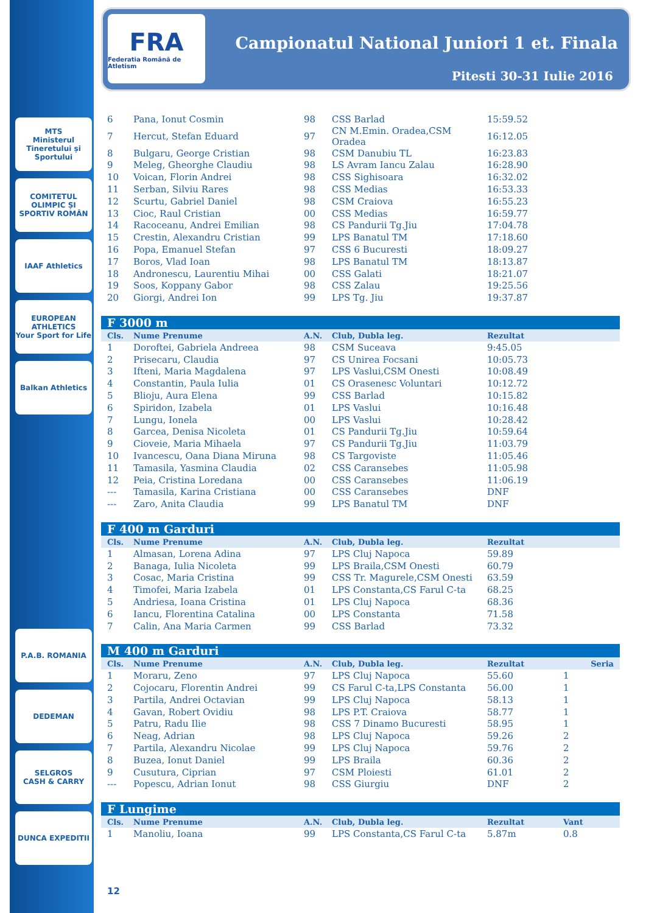MTS
Ministerul Tineretului și Sportului
COMITETUL OLIMPIC ȘI SPORTIV ROMÂN
IAAF Athletics
EUROPEAN ATHLETICS
Your Sport for Life
Balkan Athletics
P.A.B. ROMANIA
DEDEMAN
SELGROS
CASH & CARRY
DUNCA EXPEDITII
FRA
Federatia Română de Atletism
Campionatul National Juniori 1 et. Finala
Pitesti 30-31 Iulie 2016
| 6 | Pana, Ionut Cosmin | 98 | CSS Barlad | 15:59.52 | | |
| 7 | Hercut, Stefan Eduard | 97 | CN M.Emin. Oradea,CSM Oradea | 16:12.05 | | |
| 8 | Bulgaru, George Cristian | 98 | CSM Danubiu TL | 16:23.83 | | |
| 9 | Meleg, Gheorghe Claudiu | 98 | LS Avram Iancu Zalau | 16:28.90 | | |
| 10 | Voican, Florin Andrei | 98 | CSS Sighisoara | 16:32.02 | | |
| 11 | Serban, Silviu Rares | 98 | CSS Medias | 16:53.33 | | |
| 12 | Scurtu, Gabriel Daniel | 98 | CSM Craiova | 16:55.23 | | |
| 13 | Cioc, Raul Cristian | 00 | CSS Medias | 16:59.77 | | |
| 14 | Racoceanu, Andrei Emilian | 98 | CS Pandurii Tg.Jiu | 17:04.78 | | |
| 15 | Crestin, Alexandru Cristian | 99 | LPS Banatul TM | 17:18.60 | | |
| 16 | Popa, Emanuel Stefan | 97 | CSS 6 Bucuresti | 18:09.27 | | |
| 17 | Boros, Vlad Ioan | 98 | LPS Banatul TM | 18:13.87 | | |
| 18 | Andronescu, Laurentiu Mihai | 00 | CSS Galati | 18:21.07 | | |
| 19 | Soos, Koppany Gabor | 98 | CSS Zalau | 19:25.56 | | |
| 20 | Giorgi, Andrei Ion | 99 | LPS Tg. Jiu | 19:37.87 | | |
| F 3000 m | | | | | | |
| Cls. | Nume Prenume | A.N. | Club, Dubla leg. | Rezultat | | |
| 1 | Doroftei, Gabriela Andreea | 98 | CSM Suceava | 9:45.05 | | |
| 2 | Prisecaru, Claudia | 97 | CS Unirea Focsani | 10:05.73 | | |
| 3 | Ifteni, Maria Magdalena | 97 | LPS Vaslui,CSM Onesti | 10:08.49 | | |
| 4 | Constantin, Paula Iulia | 01 | CS Orasenesc Voluntari | 10:12.72 | | |
| 5 | Blioju, Aura Elena | 99 | CSS Barlad | 10:15.82 | | |
| 6 | Spiridon, Izabela | 01 | LPS Vaslui | 10:16.48 | | |
| 7 | Lungu, Ionela | 00 | LPS Vaslui | 10:28.42 | | |
| 8 | Garcea, Denisa Nicoleta | 01 | CS Pandurii Tg.Jiu | 10:59.64 | | |
| 9 | Cioveie, Maria Mihaela | 97 | CS Pandurii Tg.Jiu | 11:03.79 | | |
| 10 | Ivancescu, Oana Diana Miruna | 98 | CS Targoviste | 11:05.46 | | |
| 11 | Tamasila, Yasmina Claudia | 02 | CSS Caransebes | 11:05.98 | | |
| 12 | Peia, Cristina Loredana | 00 | CSS Caransebes | 11:06.19 | | |
| --- | Tamasila, Karina Cristiana | 00 | CSS Caransebes | DNF | | |
| --- | Zaro, Anita Claudia | 99 | LPS Banatul TM | DNF | | |
| F 400 m Garduri | | | | | | |
| Cls. | Nume Prenume | A.N. | Club, Dubla leg. | Rezultat | | |
| 1 | Almasan, Lorena Adina | 97 | LPS Cluj Napoca | 59.89 | | |
| 2 | Banaga, Iulia Nicoleta | 99 | LPS Braila,CSM Onesti | 60.79 | | |
| 3 | Cosac, Maria Cristina | 99 | CSS Tr. Magurele,CSM Onesti | 63.59 | | |
| 4 | Timofei, Maria Izabela | 01 | LPS Constanta,CS Farul C-ta | 68.25 | | |
| 5 | Andriesa, Ioana Cristina | 01 | LPS Cluj Napoca | 68.36 | | |
| 6 | Iancu, Florentina Catalina | 00 | LPS Constanta | 71.58 | | |
| 7 | Calin, Ana Maria Carmen | 99 | CSS Barlad | 73.32 | | |
| M 400 m Garduri | | | | | | |
| Cls. | Nume Prenume | A.N. | Club, Dubla leg. | Rezultat | | Seria |
| 1 | Moraru, Zeno | 97 | LPS Cluj Napoca | 55.60 | 1 | |
| 2 | Cojocaru, Florentin Andrei | 99 | CS Farul C-ta,LPS Constanta | 56.00 | 1 | |
| 3 | Partila, Andrei Octavian | 99 | LPS Cluj Napoca | 58.13 | 1 | |
| 4 | Gavan, Robert Ovidiu | 98 | LPS P.T. Craiova | 58.77 | 1 | |
| 5 | Patru, Radu Ilie | 98 | CSS 7 Dinamo Bucuresti | 58.95 | 1 | |
| 6 | Neag, Adrian | 98 | LPS Cluj Napoca | 59.26 | 2 | |
| 7 | Partila, Alexandru Nicolae | 99 | LPS Cluj Napoca | 59.76 | 2 | |
| 8 | Buzea, Ionut Daniel | 99 | LPS Braila | 60.36 | 2 | |
| 9 | Cusutura, Ciprian | 97 | CSM Ploiesti | 61.01 | 2 | |
| --- | Popescu, Adrian Ionut | 98 | CSS Giurgiu | DNF | 2 | |
| F Lungime | | | | | | |
| Cls. | Nume Prenume | A.N. | Club, Dubla leg. | Rezultat | Vant | |
| 1 | Manoliu, Ioana | 99 | LPS Constanta,CS Farul C-ta | 5.87m | 0.8 | |
12